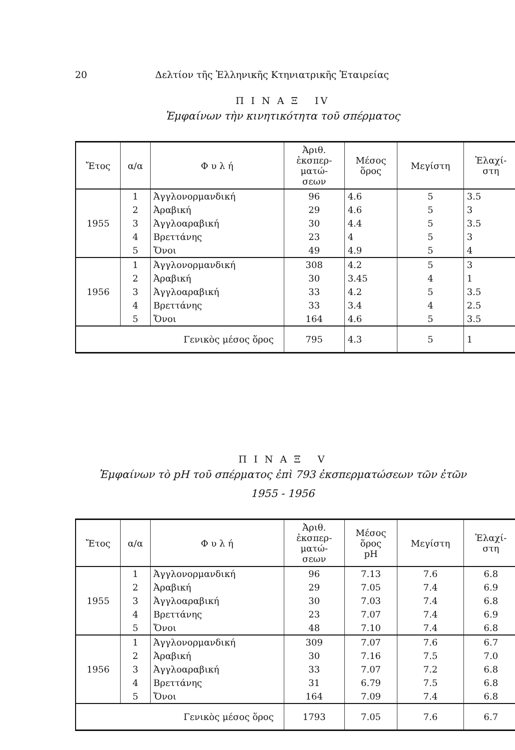20 Δελτίον τῆς Ἑλληνικῆς Κτηνιατρικῆς Ἑταιρείας
Π Ι Ν Α Ξ IV
Ἐμφαίνων τὴν κινητικότητα τοῦ σπέρματος
| Ἔτος | α/α | Φ υ λ ή | Ἀριθ. ἐκσπερ- ματώ- σεων | Μέσος ὅρος | Μεγίστη | Ἐλαχί- στη |
| --- | --- | --- | --- | --- | --- | --- |
| 1955 | 1 | Ἀγγλονορμανδική | 96 | 4.6 | 5 | 3.5 |
| | 2 | Ἀραβική | 29 | 4.6 | 5 | 3 |
| | 3 | Ἀγγλοαραβική | 30 | 4.4 | 5 | 3.5 |
| | 4 | Βρεττάνης | 23 | 4 | 5 | 3 |
| | 5 | Ὄνοι | 49 | 4.9 | 5 | 4 |
| 1956 | 1 | Ἀγγλονορμανδική | 308 | 4.2 | 5 | 3 |
| | 2 | Ἀραβική | 30 | 3.45 | 4 | 1 |
| | 3 | Ἀγγλοαραβική | 33 | 4.2 | 5 | 3.5 |
| | 4 | Βρεττάνης | 33 | 3.4 | 4 | 2.5 |
| | 5 | Ὄνοι | 164 | 4.6 | 5 | 3.5 |
| Γενικὸς μέσος ὅρος | | | 795 | 4.3 | 5 | 1 |
Π Ι Ν Α Ξ V
Ἐμφαίνων τὸ pH τοῦ σπέρματος ἐπὶ 793 ἐκσπερματώσεων τῶν ἐτῶν
1955 - 1956
| Ἔτος | α/α | Φ υ λ ή | Ἀριθ. ἐκσπερ- ματώ- σεων | Μέσος ὅρος pH | Μεγίστη | Ἐλαχί- στη |
| --- | --- | --- | --- | --- | --- | --- |
| 1955 | 1 | Ἀγγλονορμανδική | 96 | 7.13 | 7.6 | 6.8 |
| | 2 | Ἀραβική | 29 | 7.05 | 7.4 | 6.9 |
| | 3 | Ἀγγλοαραβική | 30 | 7.03 | 7.4 | 6.8 |
| | 4 | Βρεττάνης | 23 | 7.07 | 7.4 | 6.9 |
| | 5 | Ὄνοι | 48 | 7.10 | 7.4 | 6.8 |
| 1956 | 1 | Ἀγγλονορμανδική | 309 | 7.07 | 7.6 | 6.7 |
| | 2 | Ἀραβική | 30 | 7.16 | 7.5 | 7.0 |
| | 3 | Ἀγγλοαραβική | 33 | 7.07 | 7.2 | 6.8 |
| | 4 | Βρεττάνης | 31 | 6.79 | 7.5 | 6.8 |
| | 5 | Ὄνοι | 164 | 7.09 | 7.4 | 6.8 |
| Γενικὸς μέσος ὅρος | | | 1793 | 7.05 | 7.6 | 6.7 |